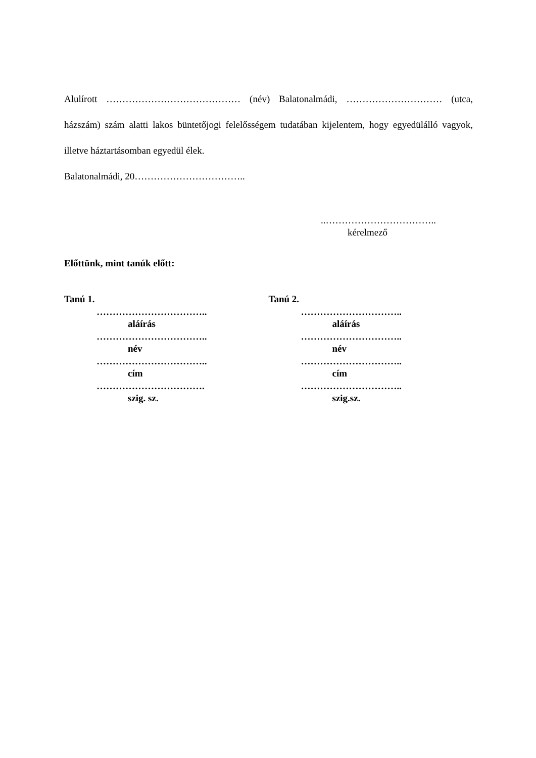Alulírott …………………………………… (név) Balatonalmádi, ………………………… (utca, házszám) szám alatti lakos büntetőjogi felelősségem tudatában kijelentem, hogy egyedülálló vagyok, illetve háztartásomban egyedül élek.
Balatonalmádi, 20……………………………..
..……………………………..
kérelmező
Előttünk, mint tanúk előtt:
Tanú 1.
……………………………..
aláírás
……………………………..
név
……………………………..
cím
…………………………….
szig. sz.
Tanú 2.
…………………………..
aláírás
…………………………..
név
…………………………..
cím
…………………………..
szig.sz.